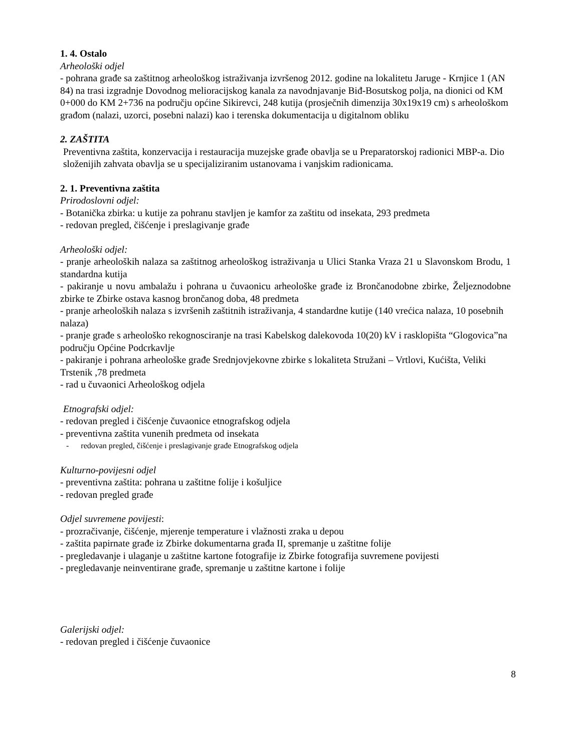1. 4. Ostalo
Arheološki odjel
- pohrana građe sa zaštitnog arheološkog istraživanja izvršenog 2012. godine na lokalitetu Jaruge - Krnjice 1 (AN 84) na trasi izgradnje Dovodnog melioracijskog kanala za navodnjavanje Biđ-Bosutskog polja, na dionici od KM 0+000 do KM 2+736 na području općine Sikirevci, 248 kutija (prosječnih dimenzija 30x19x19 cm) s arheološkom građom (nalazi, uzorci, posebni nalazi) kao i terenska dokumentacija u digitalnom obliku
2. ZAŠTITA
Preventivna zaštita, konzervacija i restauracija muzejske građe obavlja se u Preparatorskoj radionici MBP-a. Dio složenijih zahvata obavlja se u specijaliziranim ustanovama i vanjskim radionicama.
2. 1. Preventivna zaštita
Prirodoslovni odjel:
- Botanička zbirka: u kutije za pohranu stavljen je kamfor za zaštitu od insekata, 293 predmeta
- redovan pregled, čišćenje i preslagivanje građe
Arheološki odjel:
- pranje arheoloških nalaza sa zaštitnog arheološkog istraživanja u Ulici Stanka Vraza 21 u Slavonskom Brodu, 1 standardna kutija
- pakiranje u novu ambalažu i pohrana u čuvaonicu arheološke građe iz Brončanodobne zbirke, Željeznodobne zbirke te Zbirke ostava kasnog brončanog doba, 48 predmeta
- pranje arheoloških nalaza s izvršenih zaštitnih istraživanja, 4 standardne kutije (140 vrećica nalaza, 10 posebnih nalaza)
- pranje građe s arheološko rekognosciranje na trasi Kabelskog dalekovoda 10(20) kV i rasklopišta “Glogovica”na području Općine Podcrkavlje
- pakiranje i pohrana arheološke građe Srednjovjekovne zbirke s lokaliteta Stružani – Vrtlovi, Kućišta, Veliki Trstenik ,78 predmeta
- rad u čuvaonici Arheološkog odjela
Etnografski odjel:
- redovan pregled i čišćenje čuvaonice etnografskog odjela
- preventivna zaštita vunenih predmeta od insekata
- redovan pregled, čišćenje i preslagivanje građe Etnografskog odjela
Kulturno-povijesni odjel
- preventivna zaštita: pohrana u zaštitne folije i košuljice
- redovan pregled građe
Odjel suvremene povijesti:
- prozračivanje, čišćenje, mjerenje temperature i vlažnosti zraka u depou
- zaštita papirnate građe iz Zbirke dokumentarna građa II, spremanje u zaštitne folije
- pregledavanje i ulaganje u zaštitne kartone fotografije iz Zbirke fotografija suvremene povijesti
- pregledavanje neinventirane građe, spremanje u zaštitne kartone i folije
Galerijski odjel:
- redovan pregled i čišćenje čuvaonice
8